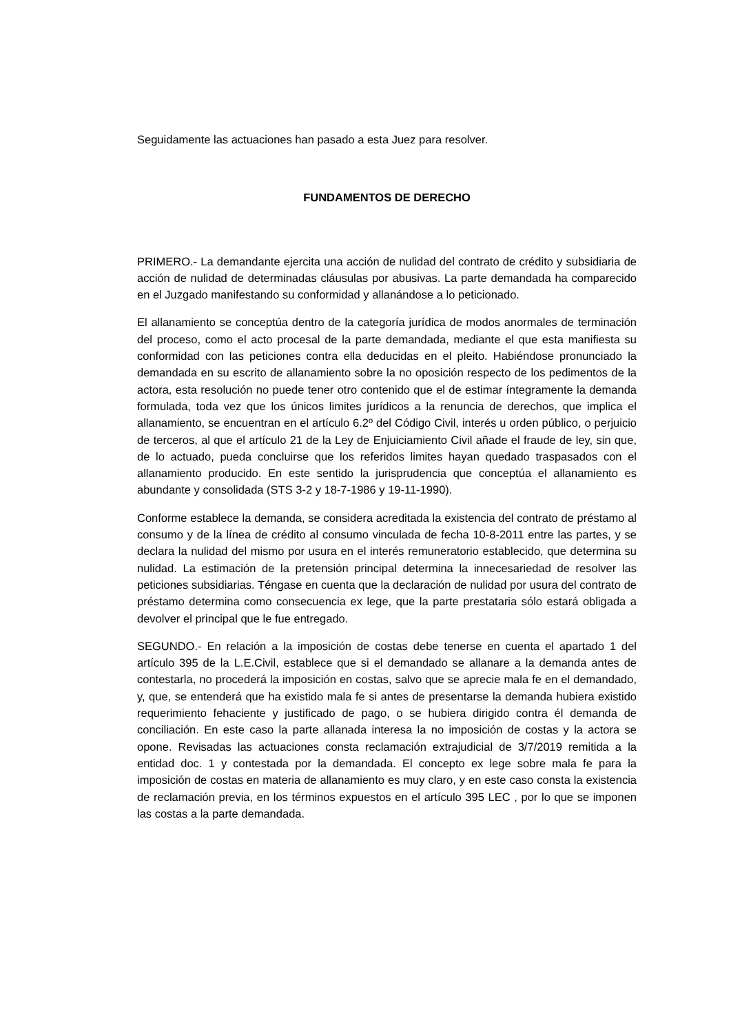Seguidamente las actuaciones han pasado a esta Juez para resolver.
FUNDAMENTOS DE DERECHO
PRIMERO.- La demandante ejercita una acción de nulidad del contrato de crédito y subsidiaria de acción de nulidad de determinadas cláusulas por abusivas. La parte demandada ha comparecido en el Juzgado manifestando su conformidad y allanándose a lo peticionado.
El allanamiento se conceptúa dentro de la categoría jurídica de modos anormales de terminación del proceso, como el acto procesal de la parte demandada, mediante el que esta manifiesta su conformidad con las peticiones contra ella deducidas en el pleito. Habiéndose pronunciado la demandada en su escrito de allanamiento sobre la no oposición respecto de los pedimentos de la actora, esta resolución no puede tener otro contenido que el de estimar íntegramente la demanda formulada, toda vez que los únicos limites jurídicos a la renuncia de derechos, que implica el allanamiento, se encuentran en el artículo 6.2º del Código Civil, interés u orden público, o perjuicio de terceros, al que el artículo 21 de la Ley de Enjuiciamiento Civil añade el fraude de ley, sin que, de lo actuado, pueda concluirse que los referidos limites hayan quedado traspasados con el allanamiento producido. En este sentido la jurisprudencia que conceptúa el allanamiento es abundante y consolidada (STS 3-2 y 18-7-1986 y 19-11-1990).
Conforme establece la demanda, se considera acreditada la existencia del contrato de préstamo al consumo y de la línea de crédito al consumo vinculada de fecha 10-8-2011 entre las partes, y se declara la nulidad del mismo por usura en el interés remuneratorio establecido, que determina su nulidad. La estimación de la pretensión principal determina la innecesariedad de resolver las peticiones subsidiarias. Téngase en cuenta que la declaración de nulidad por usura del contrato de préstamo determina como consecuencia ex lege, que la parte prestataria sólo estará obligada a devolver el principal que le fue entregado.
SEGUNDO.- En relación a la imposición de costas debe tenerse en cuenta el apartado 1 del artículo 395 de la L.E.Civil, establece que si el demandado se allanare a la demanda antes de contestarla, no procederá la imposición en costas, salvo que se aprecie mala fe en el demandado, y, que, se entenderá que ha existido mala fe si antes de presentarse la demanda hubiera existido requerimiento fehaciente y justificado de pago, o se hubiera dirigido contra él demanda de conciliación. En este caso la parte allanada interesa la no imposición de costas y la actora se opone. Revisadas las actuaciones consta reclamación extrajudicial de 3/7/2019 remitida a la entidad doc. 1 y contestada por la demandada. El concepto ex lege sobre mala fe para la imposición de costas en materia de allanamiento es muy claro, y en este caso consta la existencia de reclamación previa, en los términos expuestos en el artículo 395 LEC , por lo que se imponen las costas a la parte demandada.